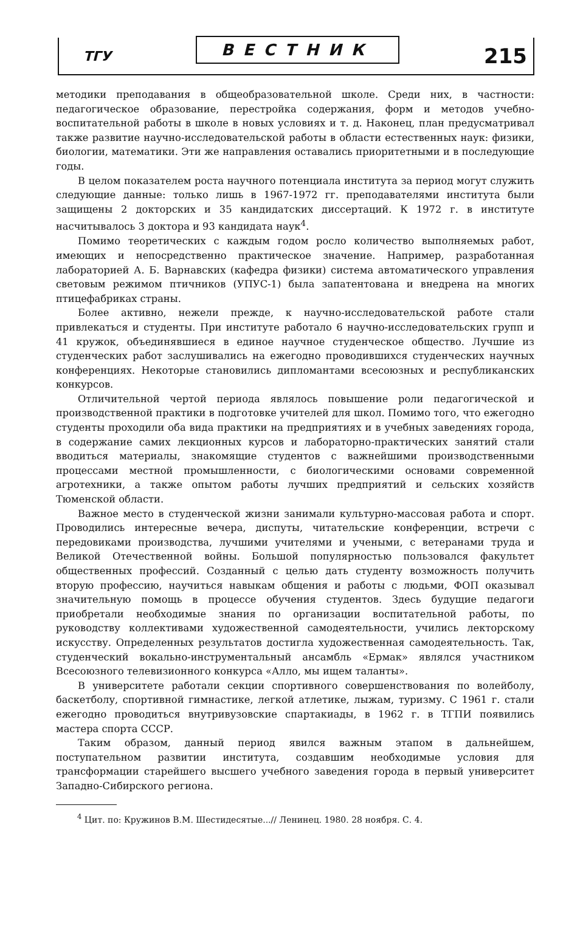ТГУ ВЕСТНИК 215
методики преподавания в общеобразовательной школе. Среди них, в частности: педагогическое образование, перестройка содержания, форм и методов учебно-воспитательной работы в школе в новых условиях и т. д. Наконец, план предусматривал также развитие научно-исследовательской работы в области естественных наук: физики, биологии, математики. Эти же направления оставались приоритетными и в последующие годы.
В целом показателем роста научного потенциала института за период могут служить следующие данные: только лишь в 1967-1972 гг. преподавателями института были защищены 2 докторских и 35 кандидатских диссертаций. К 1972 г. в институте насчитывалось 3 доктора и 93 кандидата наук<sup>4</sup>.
Помимо теоретических с каждым годом росло количество выполняемых работ, имеющих и непосредственно практическое значение. Например, разработанная лабораторией А. Б. Варнавских (кафедра физики) система автоматического управления световым режимом птичников (УПУС-1) была запатентована и внедрена на многих птицефабриках страны.
Более активно, нежели прежде, к научно-исследовательской работе стали привлекаться и студенты. При институте работало 6 научно-исследовательских групп и 41 кружок, объединявшиеся в единое научное студенческое общество. Лучшие из студенческих работ заслушивались на ежегодно проводившихся студенческих научных конференциях. Некоторые становились дипломантами всесоюзных и республиканских конкурсов.
Отличительной чертой периода являлось повышение роли педагогической и производственной практики в подготовке учителей для школ. Помимо того, что ежегодно студенты проходили оба вида практики на предприятиях и в учебных заведениях города, в содержание самих лекционных курсов и лабораторно-практических занятий стали вводиться материалы, знакомящие студентов с важнейшими производственными процессами местной промышленности, с биологическими основами современной агротехники, а также опытом работы лучших предприятий и сельских хозяйств Тюменской области.
Важное место в студенческой жизни занимали культурно-массовая работа и спорт. Проводились интересные вечера, диспуты, читательские конференции, встречи с передовиками производства, лучшими учителями и учеными, с ветеранами труда и Великой Отечественной войны. Большой популярностью пользовался факультет общественных профессий. Созданный с целью дать студенту возможность получить вторую профессию, научиться навыкам общения и работы с людьми, ФОП оказывал значительную помощь в процессе обучения студентов. Здесь будущие педагоги приобретали необходимые знания по организации воспитательной работы, по руководству коллективами художественной самодеятельности, учились лекторскому искусству. Определенных результатов достигла художественная самодеятельность. Так, студенческий вокально-инструментальный ансамбль «Ермак» являлся участником Всесоюзного телевизионного конкурса «Алло, мы ищем таланты».
В университете работали секции спортивного совершенствования по волейболу, баскетболу, спортивной гимнастике, легкой атлетике, лыжам, туризму. С 1961 г. стали ежегодно проводиться внутривузовские спартакиады, в 1962 г. в ТГПИ появились мастера спорта СССР.
Таким образом, данный период явился важным этапом в дальнейшем, поступательном развитии института, создавшим необходимые условия для трансформации старейшего высшего учебного заведения города в первый университет Западно-Сибирского региона.
<sup>4</sup> Цит. по: Кружинов В.М. Шестидесятые...// Ленинец. 1980. 28 ноября. С. 4.